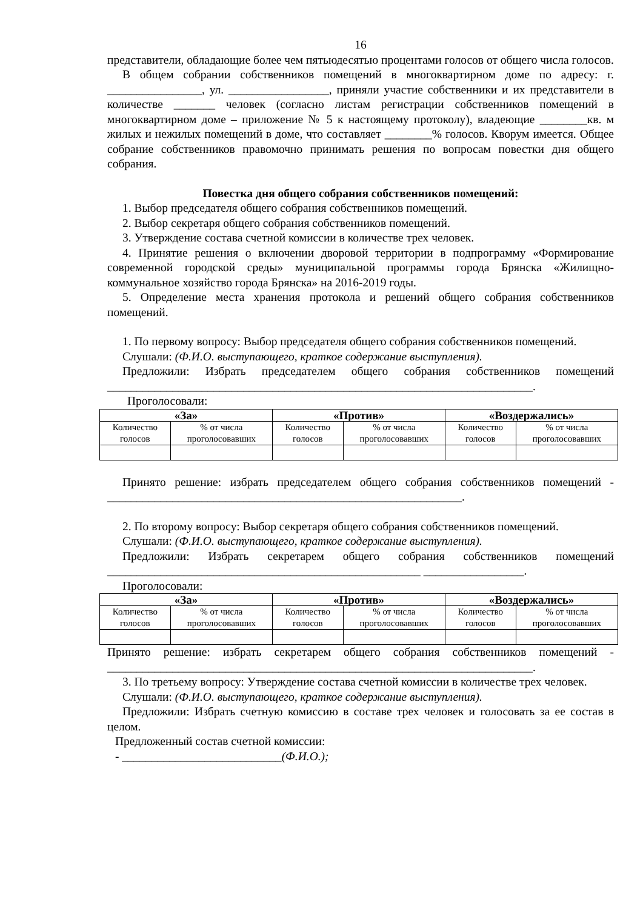16
представители, обладающие более чем пятьюдесятью процентами голосов от общего числа голосов.
В общем собрании собственников помещений в многоквартирном доме по адресу: г. ________________, ул. _________________, приняли участие собственники и их представители в количестве _______ человек (согласно листам регистрации собственников помещений в многоквартирном доме – приложение № 5 к настоящему протоколу), владеющие ________кв. м жилых и нежилых помещений в доме, что составляет ________% голосов. Кворум имеется. Общее собрание собственников правомочно принимать решения по вопросам повестки дня общего собрания.
Повестка дня общего собрания собственников помещений:
1. Выбор председателя общего собрания собственников помещений.
2. Выбор секретаря общего собрания собственников помещений.
3. Утверждение состава счетной комиссии в количестве трех человек.
4. Принятие решения о включении дворовой территории в подпрограмму «Формирование современной городской среды» муниципальной программы города Брянска «Жилищно-коммунальное хозяйство города Брянска» на 2016-2019 годы.
5. Определение места хранения протокола и решений общего собрания собственников помещений.
1. По первому вопросу: Выбор председателя общего собрания собственников помещений.
Слушали: (Ф.И.О. выступающего, краткое содержание выступления).
Предложили: Избрать председателем общего собрания собственников помещений ________________________________________________________________________.
Проголосовали:
| «За» | | «Против» | | «Воздержались» | |
| --- | --- | --- | --- | --- | --- |
| Количество голосов | % от числа проголосовавших | Количество голосов | % от числа проголосовавших | Количество голосов | % от числа проголосовавших |
Принято решение: избрать председателем общего собрания собственников помещений -____________________________________________________________.
2. По второму вопросу: Выбор секретаря общего собрания собственников помещений.
Слушали: (Ф.И.О. выступающего, краткое содержание выступления).
Предложили: Избрать секретарем общего собрания собственников помещений _____________________________________________________ _________________.
Проголосовали:
| «За» | | «Против» | | «Воздержались» | |
| --- | --- | --- | --- | --- | --- |
| Количество голосов | % от числа проголосовавших | Количество голосов | % от числа проголосовавших | Количество голосов | % от числа проголосовавших |
Принято решение: избрать секретарем общего собрания собственников помещений - ________________________________________________________________________.
3. По третьему вопросу: Утверждение состава счетной комиссии в количестве трех человек.
Слушали: (Ф.И.О. выступающего, краткое содержание выступления).
Предложили: Избрать счетную комиссию в составе трех человек и голосовать за ее состав в целом.
Предложенный состав счетной комиссии:
- ___________________________(Ф.И.О.);